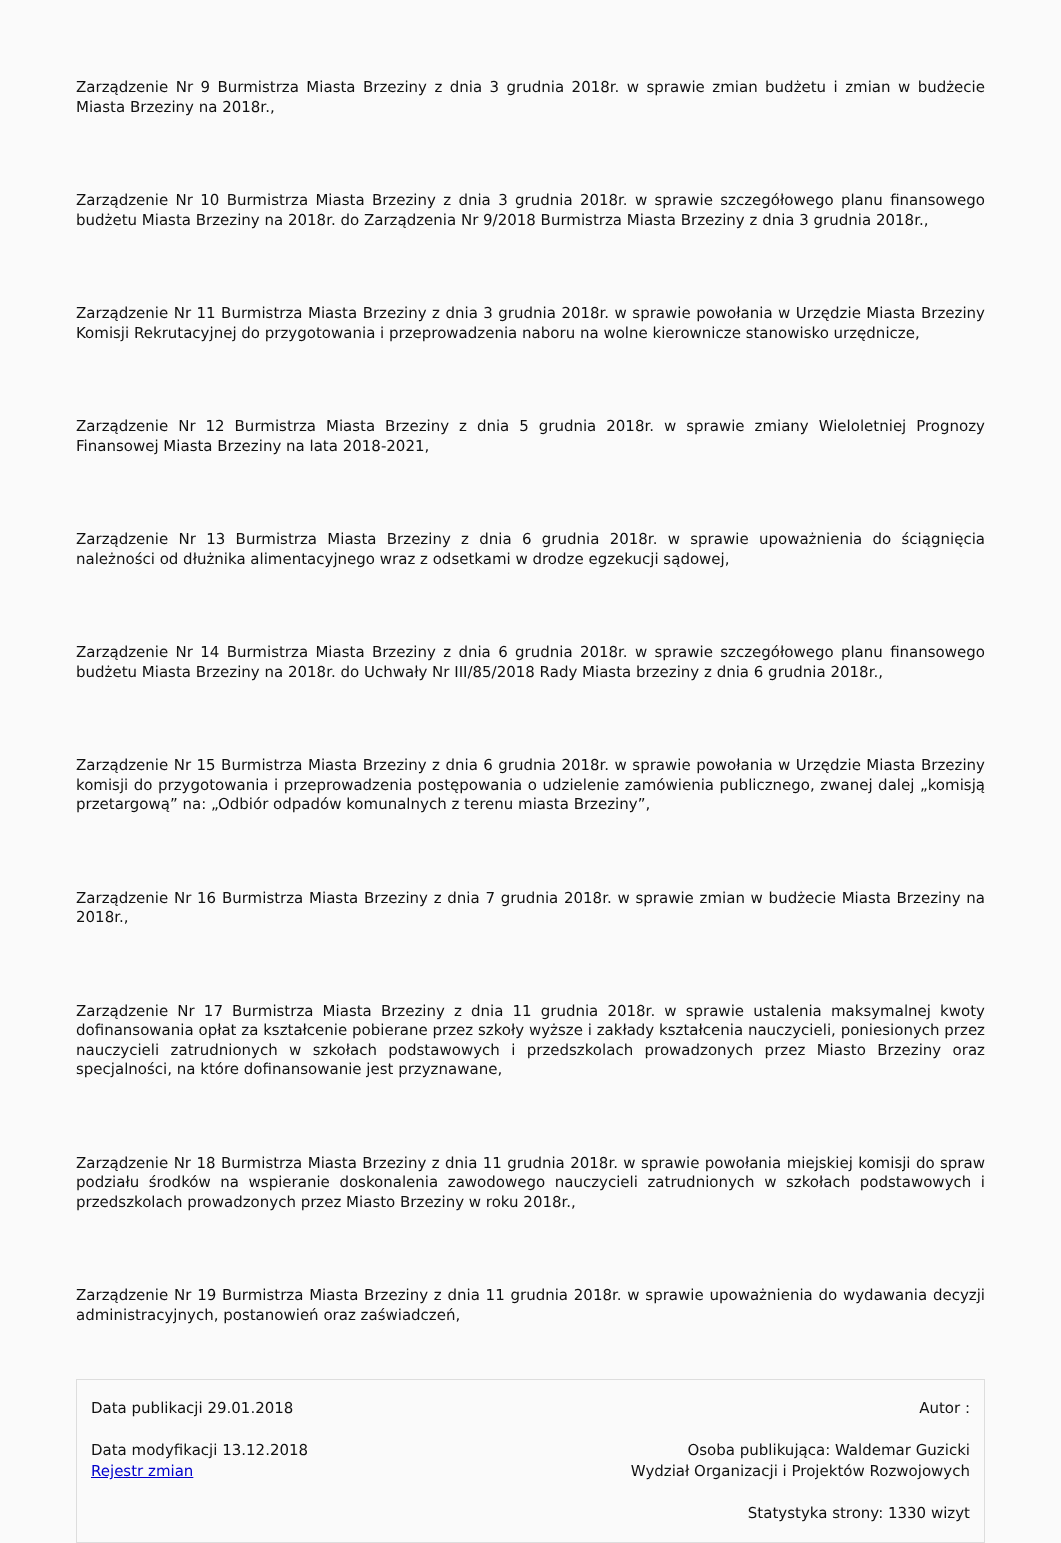Zarządzenie Nr 9 Burmistrza Miasta Brzeziny z dnia 3 grudnia 2018r. w sprawie zmian budżetu i zmian w budżecie Miasta Brzeziny na 2018r.,
Zarządzenie Nr 10 Burmistrza Miasta Brzeziny z dnia 3 grudnia 2018r. w sprawie szczegółowego planu finansowego budżetu Miasta Brzeziny na 2018r. do Zarządzenia Nr 9/2018 Burmistrza Miasta Brzeziny z dnia 3 grudnia 2018r.,
Zarządzenie Nr 11 Burmistrza Miasta Brzeziny z dnia 3 grudnia 2018r. w sprawie powołania w Urzędzie Miasta Brzeziny Komisji Rekrutacyjnej do przygotowania i przeprowadzenia naboru na wolne kierownicze stanowisko urzędnicze,
Zarządzenie Nr 12 Burmistrza Miasta Brzeziny z dnia 5 grudnia 2018r. w sprawie zmiany Wieloletniej Prognozy Finansowej Miasta Brzeziny na lata 2018-2021,
Zarządzenie Nr 13 Burmistrza Miasta Brzeziny z dnia 6 grudnia 2018r. w sprawie upoważnienia do ściągnięcia należności od dłużnika alimentacyjnego wraz z odsetkami w drodze egzekucji sądowej,
Zarządzenie Nr 14 Burmistrza Miasta Brzeziny z dnia 6 grudnia 2018r. w sprawie szczegółowego planu finansowego budżetu Miasta Brzeziny na 2018r. do Uchwały Nr III/85/2018 Rady Miasta brzeziny z dnia 6 grudnia 2018r.,
Zarządzenie Nr 15 Burmistrza Miasta Brzeziny z dnia 6 grudnia 2018r. w sprawie powołania w Urzędzie Miasta Brzeziny komisji do przygotowania i przeprowadzenia postępowania o udzielenie zamówienia publicznego, zwanej dalej „komisją przetargową” na: „Odbiór odpadów komunalnych z terenu miasta Brzeziny”,
Zarządzenie Nr 16 Burmistrza Miasta Brzeziny z dnia 7 grudnia 2018r. w sprawie zmian w budżecie Miasta Brzeziny na 2018r.,
Zarządzenie Nr 17 Burmistrza Miasta Brzeziny z dnia 11 grudnia 2018r. w sprawie ustalenia maksymalnej kwoty dofinansowania opłat za kształcenie pobierane przez szkoły wyższe i zakłady kształcenia nauczycieli, poniesionych przez nauczycieli zatrudnionych w szkołach podstawowych i przedszkolach prowadzonych przez Miasto Brzeziny oraz specjalności, na które dofinansowanie jest przyznawane,
Zarządzenie Nr 18 Burmistrza Miasta Brzeziny z dnia 11 grudnia 2018r. w sprawie powołania miejskiej komisji do spraw podziału środków na wspieranie doskonalenia zawodowego nauczycieli zatrudnionych w szkołach podstawowych i przedszkolach prowadzonych przez Miasto Brzeziny w roku 2018r.,
Zarządzenie Nr 19 Burmistrza Miasta Brzeziny z dnia 11 grudnia 2018r. w sprawie upoważnienia do wydawania decyzji administracyjnych, postanowień oraz zaświadczeń,
Data publikacji 29.01.2018
Data modyfikacji 13.12.2018
Rejestr zmian
Autor :
Osoba publikująca: Waldemar Guzicki
Wydział Organizacji i Projektów Rozwojowych
Statystyka strony: 1330 wizyt